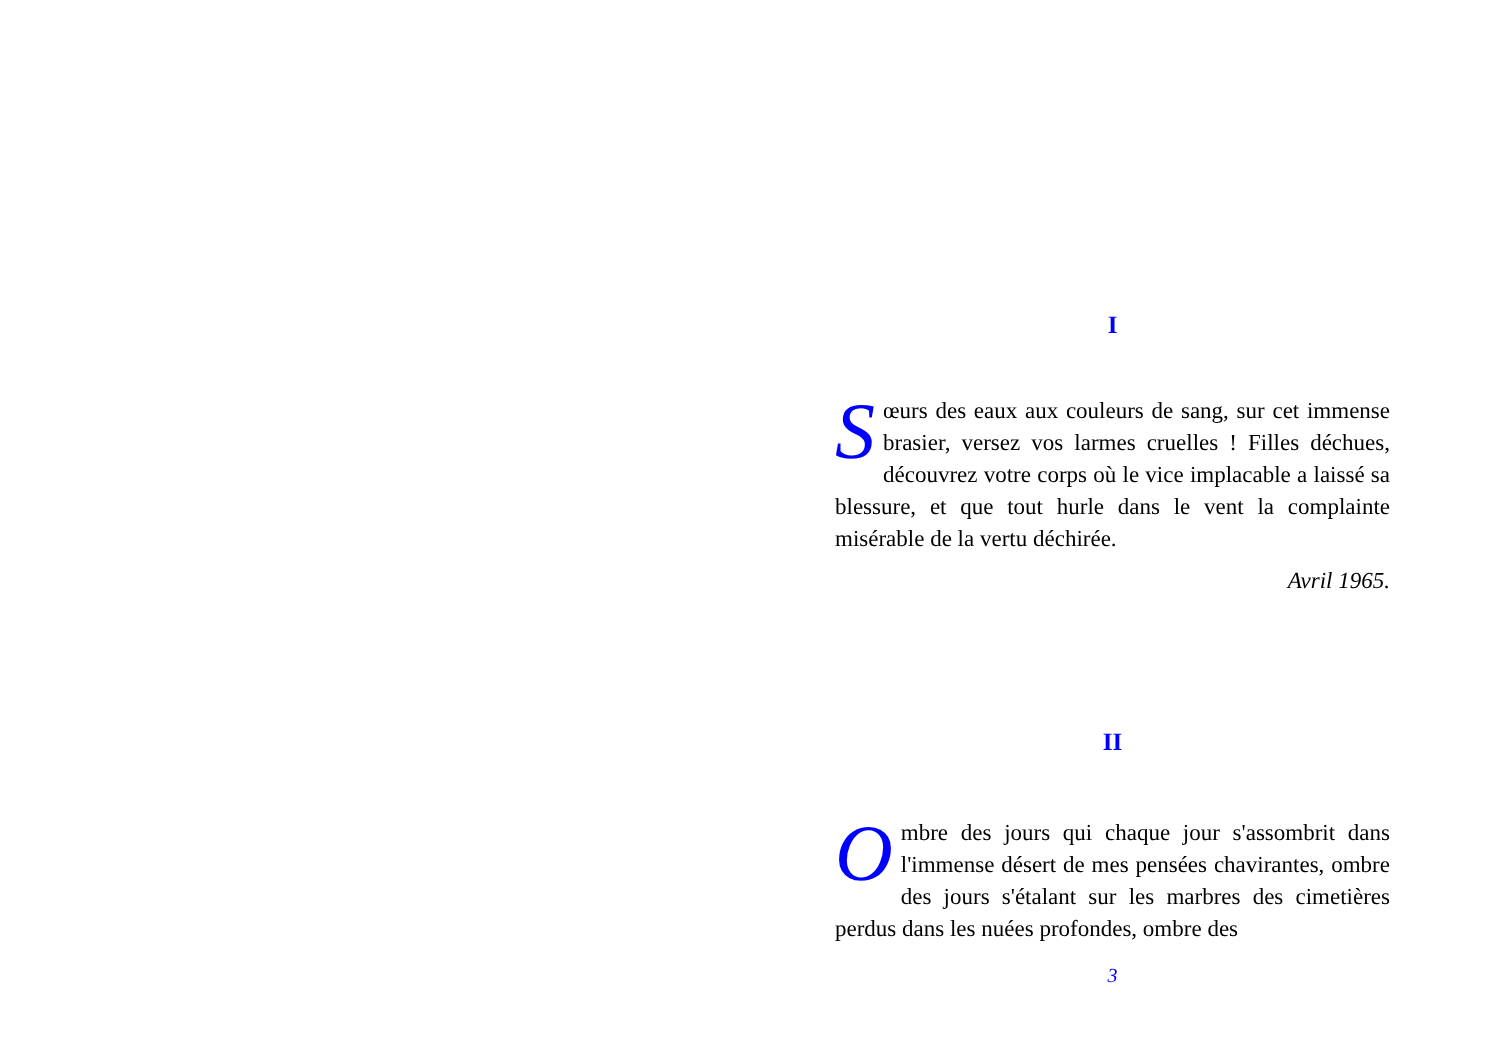I
Sœurs des eaux aux couleurs de sang, sur cet immense brasier, versez vos larmes cruelles ! Filles déchues, découvrez votre corps où le vice implacable a laissé sa blessure, et que tout hurle dans le vent la complainte misérable de la vertu déchirée.
Avril 1965.
II
Ombre des jours qui chaque jour s'assombrit dans l'immense désert de mes pensées chavirantes, ombre des jours s'étalant sur les marbres des cimetières perdus dans les nuées profondes, ombre des
3